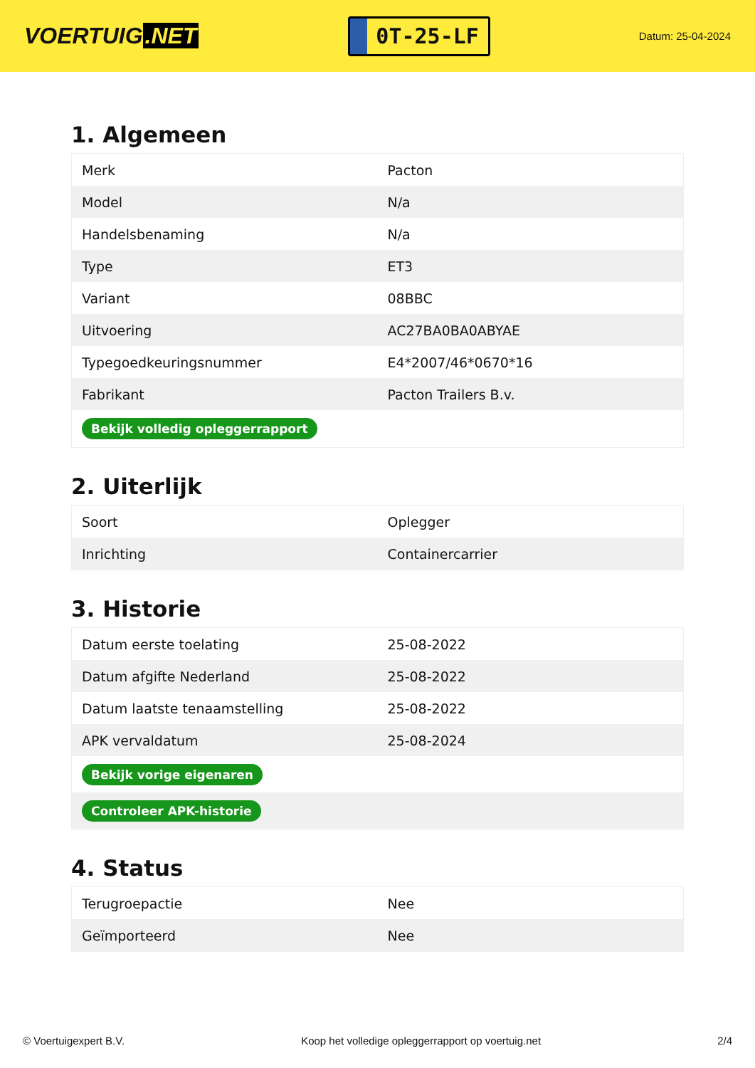VOERTUIG.NET
0T-25-LF
Datum: 25-04-2024
1. Algemeen
| Merk | Pacton |
| Model | N/a |
| Handelsbenaming | N/a |
| Type | ET3 |
| Variant | 08BBC |
| Uitvoering | AC27BA0BA0ABYAE |
| Typegoedkeuringsnummer | E4*2007/46*0670*16 |
| Fabrikant | Pacton Trailers B.v. |
| Bekijk volledig opleggerrapport | |
2. Uiterlijk
| Soort | Oplegger |
| Inrichting | Containercarrier |
3. Historie
| Datum eerste toelating | 25-08-2022 |
| Datum afgifte Nederland | 25-08-2022 |
| Datum laatste tenaamstelling | 25-08-2022 |
| APK vervaldatum | 25-08-2024 |
| Bekijk vorige eigenaren | |
| Controleer APK-historie | |
4. Status
| Terugroepactie | Nee |
| Geïmporteerd | Nee |
© Voertuigexpert B.V. Koop het volledige opleggerrapport op voertuig.net 2/4